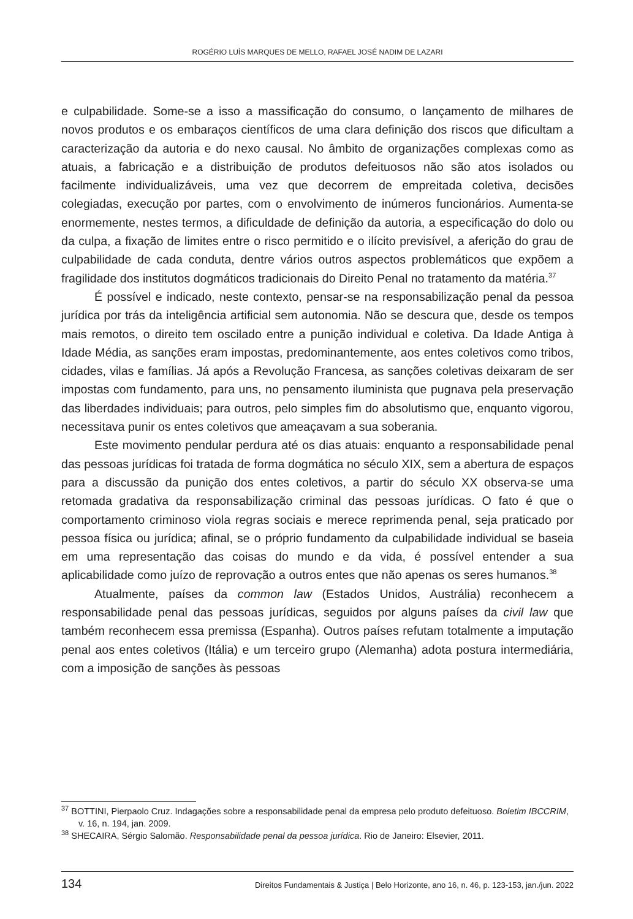ROGÉRIO LUÍS MARQUES DE MELLO, RAFAEL JOSÉ NADIM DE LAZARI
e culpabilidade. Some-se a isso a massificação do consumo, o lançamento de milhares de novos produtos e os embaraços científicos de uma clara definição dos riscos que dificultam a caracterização da autoria e do nexo causal. No âmbito de organizações complexas como as atuais, a fabricação e a distribuição de produtos defeituosos não são atos isolados ou facilmente individualizáveis, uma vez que decorrem de empreitada coletiva, decisões colegiadas, execução por partes, com o envolvimento de inúmeros funcionários. Aumenta-se enormemente, nestes termos, a dificuldade de definição da autoria, a especificação do dolo ou da culpa, a fixação de limites entre o risco permitido e o ilícito previsível, a aferição do grau de culpabilidade de cada conduta, dentre vários outros aspectos problemáticos que expõem a fragilidade dos institutos dogmáticos tradicionais do Direito Penal no tratamento da matéria.<sup>37</sup>
É possível e indicado, neste contexto, pensar-se na responsabilização penal da pessoa jurídica por trás da inteligência artificial sem autonomia. Não se descura que, desde os tempos mais remotos, o direito tem oscilado entre a punição individual e coletiva. Da Idade Antiga à Idade Média, as sanções eram impostas, predominantemente, aos entes coletivos como tribos, cidades, vilas e famílias. Já após a Revolução Francesa, as sanções coletivas deixaram de ser impostas com fundamento, para uns, no pensamento iluminista que pugnava pela preservação das liberdades individuais; para outros, pelo simples fim do absolutismo que, enquanto vigorou, necessitava punir os entes coletivos que ameaçavam a sua soberania.
Este movimento pendular perdura até os dias atuais: enquanto a responsabilidade penal das pessoas jurídicas foi tratada de forma dogmática no século XIX, sem a abertura de espaços para a discussão da punição dos entes coletivos, a partir do século XX observa-se uma retomada gradativa da responsabilização criminal das pessoas jurídicas. O fato é que o comportamento criminoso viola regras sociais e merece reprimenda penal, seja praticado por pessoa física ou jurídica; afinal, se o próprio fundamento da culpabilidade individual se baseia em uma representação das coisas do mundo e da vida, é possível entender a sua aplicabilidade como juízo de reprovação a outros entes que não apenas os seres humanos.<sup>38</sup>
Atualmente, países da common law (Estados Unidos, Austrália) reconhecem a responsabilidade penal das pessoas jurídicas, seguidos por alguns países da civil law que também reconhecem essa premissa (Espanha). Outros países refutam totalmente a imputação penal aos entes coletivos (Itália) e um terceiro grupo (Alemanha) adota postura intermediária, com a imposição de sanções às pessoas
<sup>37</sup> BOTTINI, Pierpaolo Cruz. Indagações sobre a responsabilidade penal da empresa pelo produto defeituoso. Boletim IBCCRIM, v. 16, n. 194, jan. 2009.
<sup>38</sup> SHECAIRA, Sérgio Salomão. Responsabilidade penal da pessoa jurídica. Rio de Janeiro: Elsevier, 2011.
134 Direitos Fundamentais & Justiça | Belo Horizonte, ano 16, n. 46, p. 123-153, jan./jun. 2022